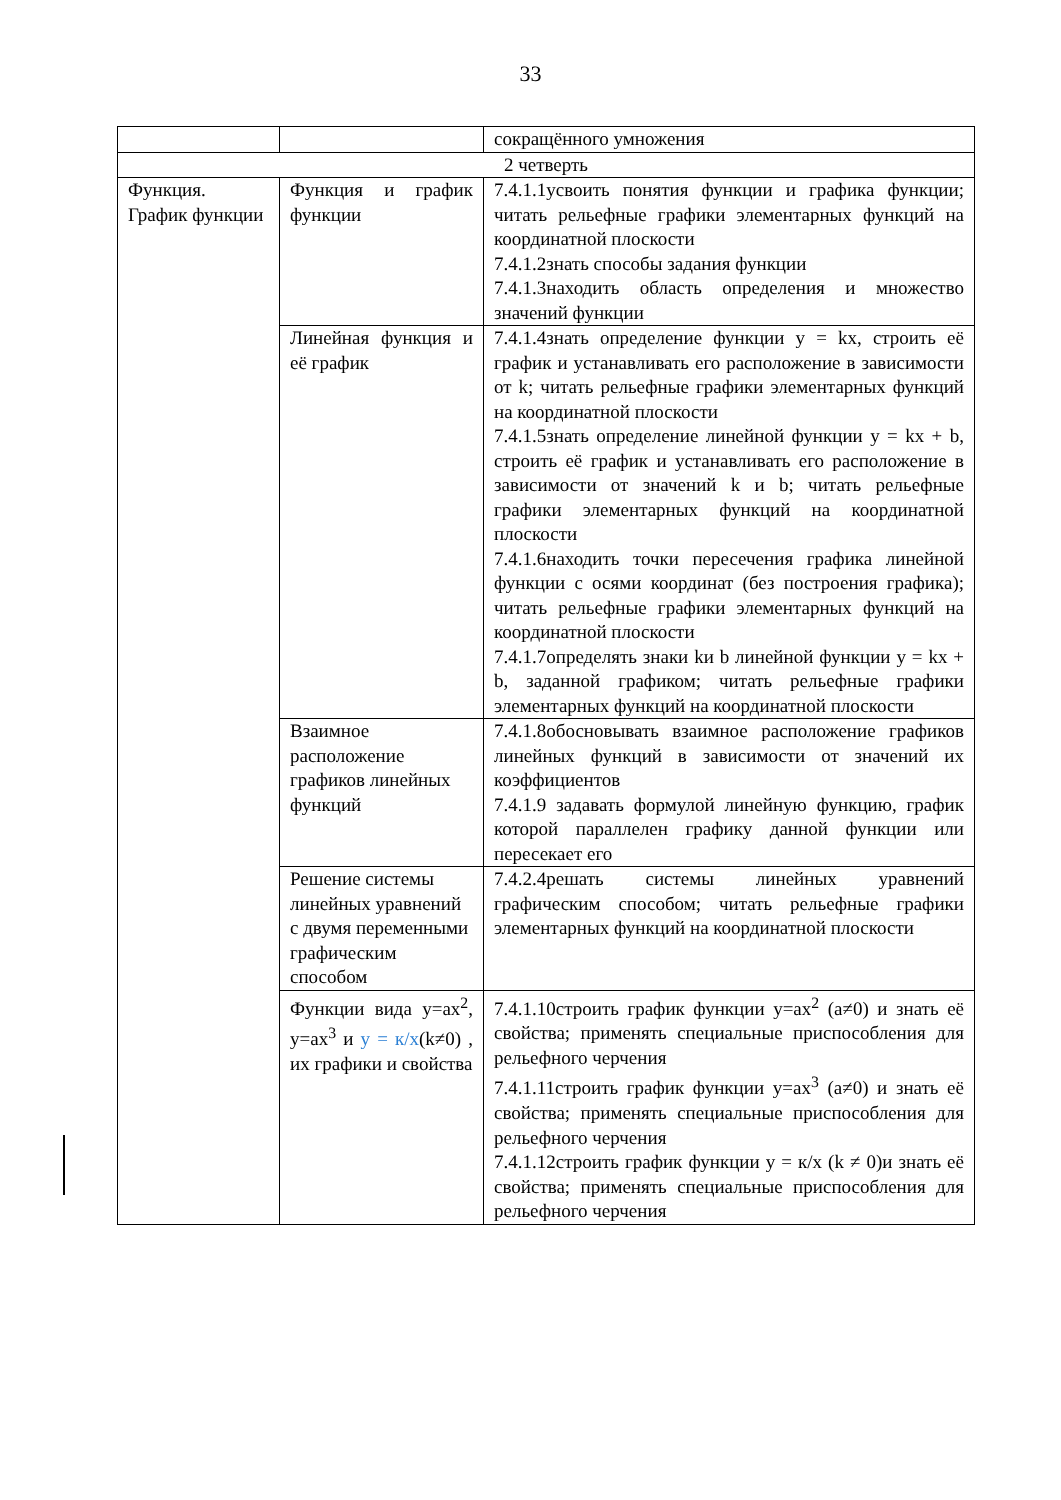33
| | | сокращённого умножения |
| 2 четверть | | |
| Функция. График функции | Функция и график функции | 7.4.1.1усвоить понятия функции и графика функции; читать рельефные графики элементарных функций на координатной плоскости 7.4.1.2знать способы задания функции 7.4.1.3находить область определения и множество значений функции |
| | Линейная функция и её график | 7.4.1.4знать определение функции y = kx, строить её график и устанавливать его расположение в зависимости от k; читать рельефные графики элементарных функций на координатной плоскости 7.4.1.5знать определение линейной функции y = kx + b, строить её график и устанавливать его расположение в зависимости от значений k и b; читать рельефные графики элементарных функций на координатной плоскости 7.4.1.6находить точки пересечения графика линейной функции с осями координат (без построения графика); читать рельефные графики элементарных функций на координатной плоскости 7.4.1.7определять знаки kи b линейной функции y = kx + b, заданной графиком; читать рельефные графики элементарных функций на координатной плоскости |
| | Взаимное расположение графиков линейных функций | 7.4.1.8обосновывать взаимное расположение графиков линейных функций в зависимости от значений их коэффициентов 7.4.1.9 задавать формулой линейную функцию, график которой параллелен графику данной функции или пересекает его |
| | Решение системы линейных уравнений с двумя переменными графическим способом | 7.4.2.4решать системы линейных уравнений графическим способом; читать рельефные графики элементарных функций на координатной плоскости |
| | Функции вида y=ax<sup>2</sup>, y=ax<sup>3</sup> и y = к/x (k≠0) , их графики и свойства | 7.4.1.10строить график функции y=ax<sup>2</sup> (a≠0) и знать её свойства; применять специальные приспособления для рельефного черчения 7.4.1.11строить график функции y=ax<sup>3</sup> (a≠0) и знать её свойства; применять специальные приспособления для рельефного черчения 7.4.1.12строить график функции y = к/x (k ≠ 0)и знать её свойства; применять специальные приспособления для рельефного черчения |